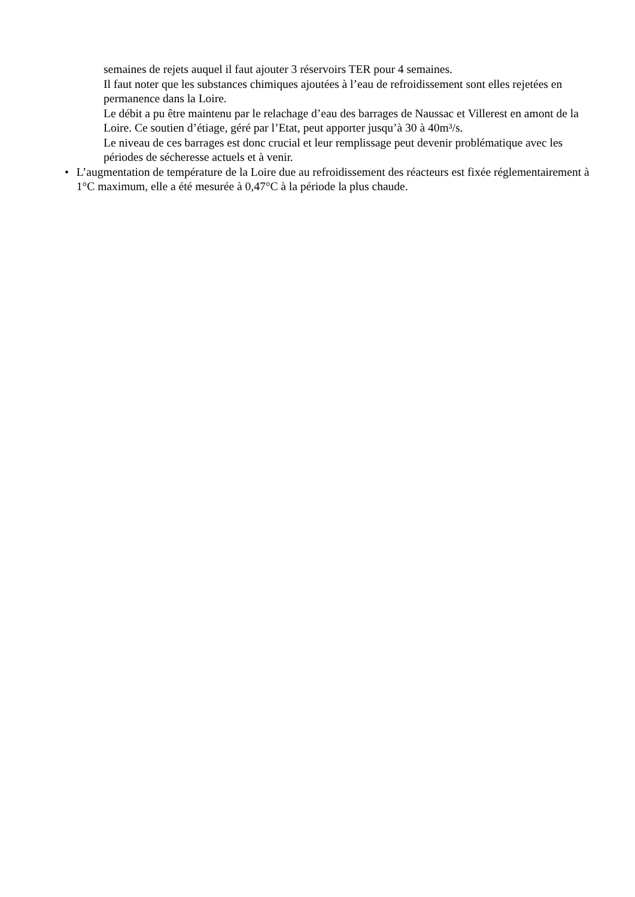semaines de rejets auquel il faut ajouter 3 réservoirs TER pour 4 semaines.
Il faut noter que les substances chimiques ajoutées à l’eau de refroidissement sont elles rejetées en permanence dans la Loire.
Le débit a pu être maintenu par le relachage d’eau des barrages de Naussac et Villerest en amont de la Loire. Ce soutien d’étiage, géré par l’Etat, peut apporter jusqu’à 30 à 40m³/s.
Le niveau de ces barrages est donc crucial et leur remplissage peut devenir problématique avec les périodes de sécheresse actuels et à venir.
• L’augmentation de température de la Loire due au refroidissement des réacteurs est fixée réglementairement à 1°C maximum, elle a été mesurée à 0,47°C à la période la plus chaude.